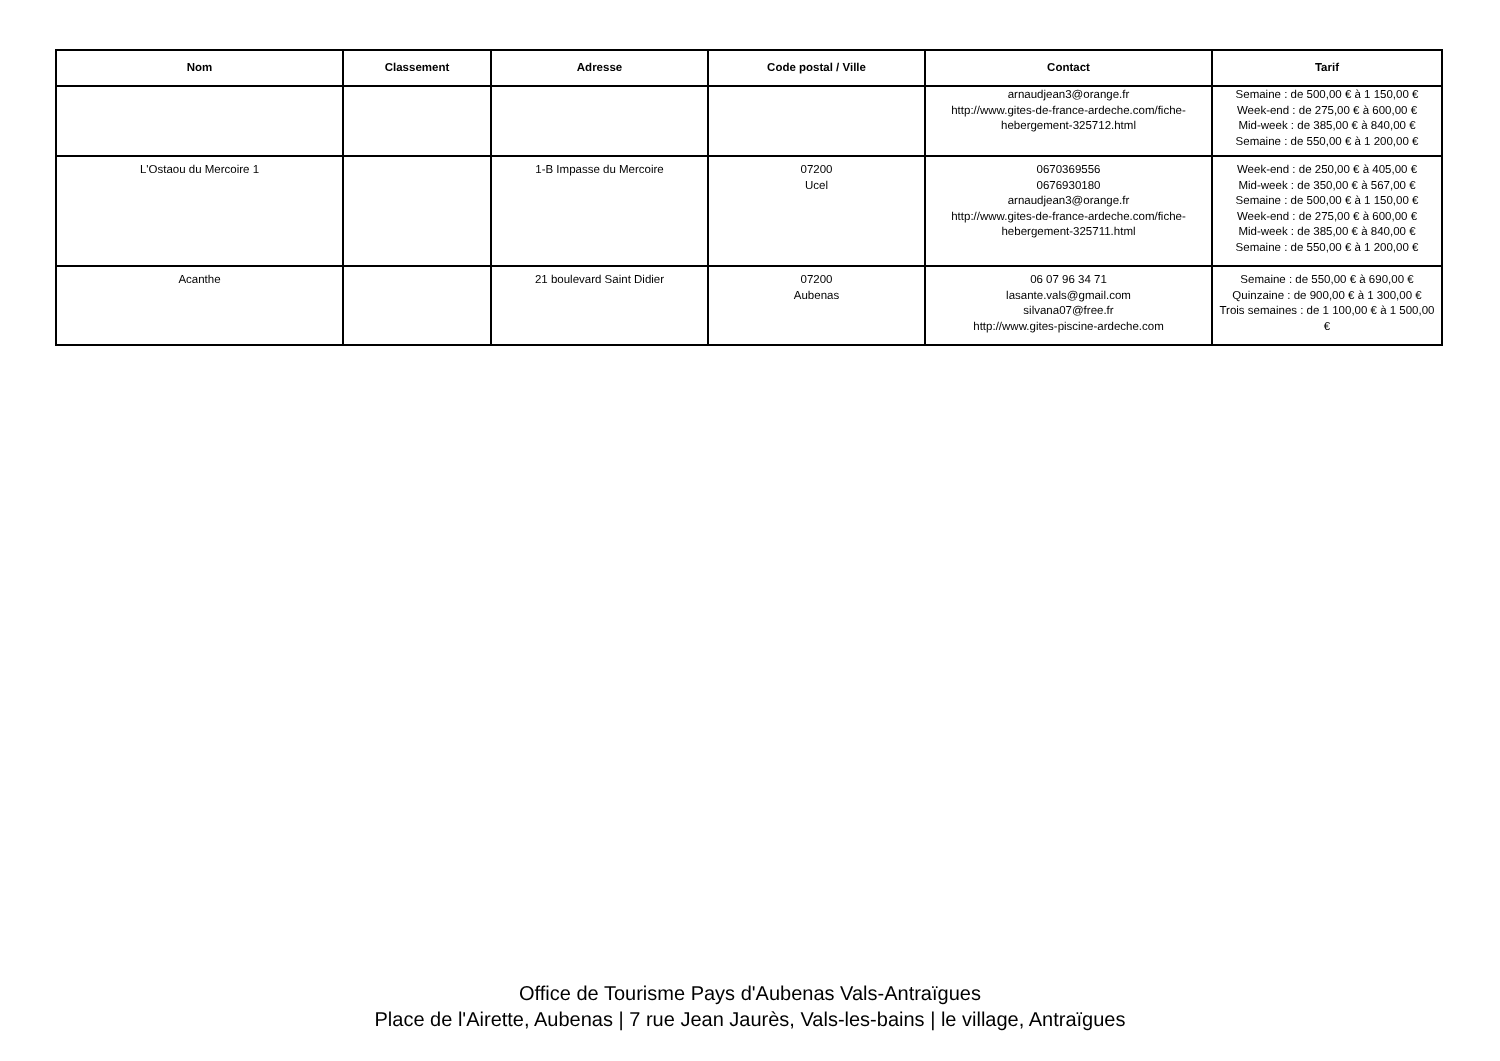| Nom | Classement | Adresse | Code postal / Ville | Contact | Tarif |
| --- | --- | --- | --- | --- | --- |
| | | | | arnaudjean3@orange.fr http://www.gites-de-france-ardeche.com/fiche-hebergement-325712.html | Semaine : de 500,00 € à 1 150,00 € Week-end : de 275,00 € à 600,00 € Mid-week : de 385,00 € à 840,00 € Semaine : de 550,00 € à 1 200,00 € |
| L'Ostaou du Mercoire 1 | | 1-B Impasse du Mercoire | 07200 Ucel | 0670369556 0676930180 arnaudjean3@orange.fr http://www.gites-de-france-ardeche.com/fiche-hebergement-325711.html | Week-end : de 250,00 € à 405,00 € Mid-week : de 350,00 € à 567,00 € Semaine : de 500,00 € à 1 150,00 € Week-end : de 275,00 € à 600,00 € Mid-week : de 385,00 € à 840,00 € Semaine : de 550,00 € à 1 200,00 € |
| Acanthe | | 21 boulevard Saint Didier | 07200 Aubenas | 06 07 96 34 71 lasante.vals@gmail.com silvana07@free.fr http://www.gites-piscine-ardeche.com | Semaine : de 550,00 € à 690,00 € Quinzaine : de 900,00 € à 1 300,00 € Trois semaines : de 1 100,00 € à 1 500,00 € |
Office de Tourisme Pays d'Aubenas Vals-Antraïgues
Place de l'Airette, Aubenas | 7 rue Jean Jaurès, Vals-les-bains | le village, Antraïgues